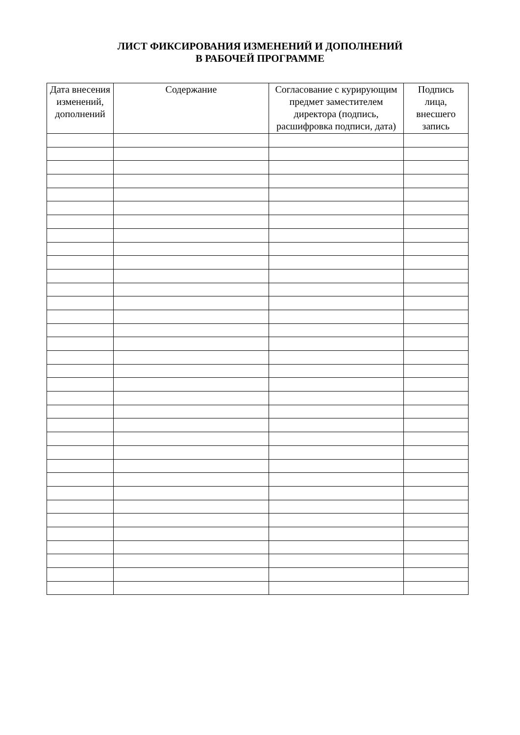ЛИСТ ФИКСИРОВАНИЯ ИЗМЕНЕНИЙ И ДОПОЛНЕНИЙ
В РАБОЧЕЙ ПРОГРАММЕ
| Дата внесения изменений, дополнений | Содержание | Согласование с курирующим предмет заместителем директора (подпись, расшифровка подписи, дата) | Подпись лица, внесшего запись |
| --- | --- | --- | --- |